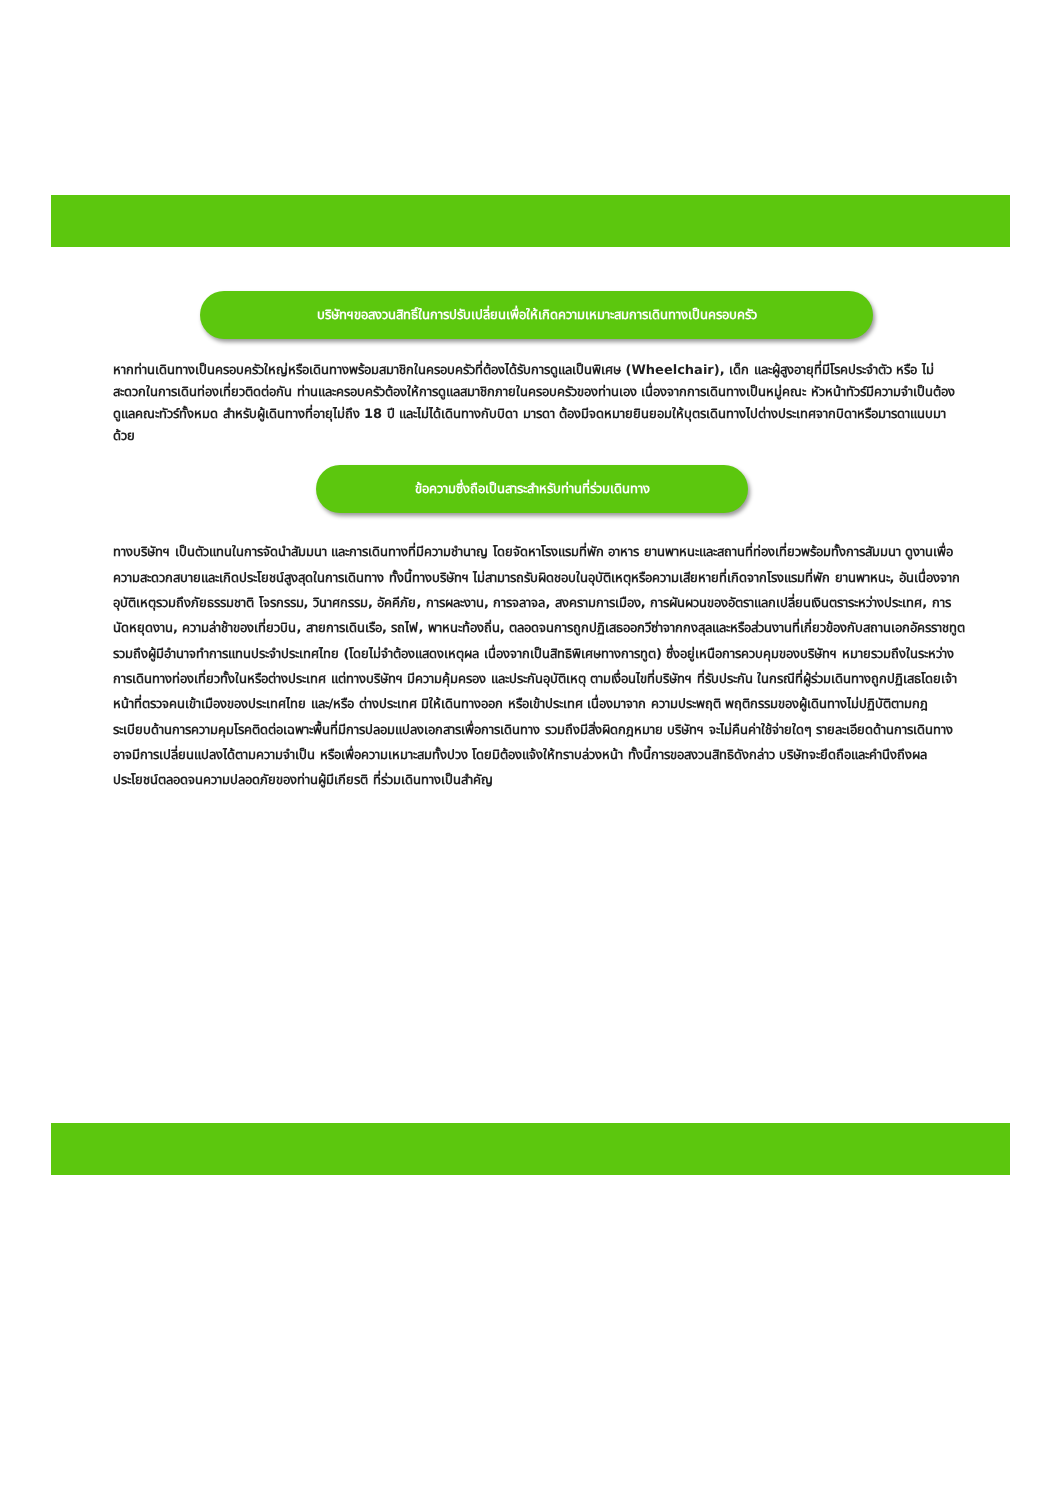บริษัทฯขอสงวนสิทธิ์ในการปรับเปลี่ยนเพื่อให้เกิดความเหมาะสมการเดินทางเป็นครอบครัว
หากท่านเดินทางเป็นครอบครัวใหญ่หรือเดินทางพร้อมสมาชิกในครอบครัวที่ต้องได้รับการดูแลเป็นพิเศษ (Wheelchair), เด็ก และผู้สูงอายุที่มีโรคประจำตัว หรือ ไม่สะดวกในการเดินท่องเที่ยวติดต่อกัน ท่านและครอบครัวต้องให้การดูแลสมาชิกภายในครอบครัวของท่านเอง เนื่องจากการเดินทางเป็นหมู่คณะ หัวหน้าทัวร์มีความจำเป็นต้องดูแลคณะทัวร์ทั้งหมด สำหรับผู้เดินทางที่อายุไม่ถึง 18 ปี และไม่ได้เดินทางกับบิดา มารดา ต้องมีจดหมายยินยอมให้บุตรเดินทางไปต่างประเทศจากบิดาหรือมารดาแนบมาด้วย
ข้อความซึ่งถือเป็นสาระสำหรับท่านที่ร่วมเดินทาง
ทางบริษัทฯ เป็นตัวแทนในการจัดนำสัมมนา และการเดินทางที่มีความชำนาญ โดยจัดหาโรงแรมที่พัก อาหาร ยานพาหนะและสถานที่ท่องเที่ยวพร้อมทั้งการสัมมนา ดูงานเพื่อความสะดวกสบายและเกิดประโยชน์สูงสุดในการเดินทาง ทั้งนี้ทางบริษัทฯ ไม่สามารถรับผิดชอบในอุบัติเหตุหรือความเสียหายที่เกิดจากโรงแรมที่พัก ยานพาหนะ, อันเนื่องจากอุบัติเหตุรวมถึงภัยธรรมชาติ โจรกรรม, วินาศกรรม, อัคคีภัย, การผละงาน, การจลาจล, สงครามการเมือง, การผันผวนของอัตราแลกเปลี่ยนเงินตราระหว่างประเทศ, การนัดหยุดงาน, ความล่าช้าของเที่ยวบิน, สายการเดินเรือ, รถไฟ, พาหนะท้องถิ่น, ตลอดจนการถูกปฏิเสธออกวีซ่าจากกงสุลและหรือส่วนงานที่เกี่ยวข้องกับสถานเอกอัครราชทูต รวมถึงผู้มีอำนาจทำการแทนประจำประเทศไทย (โดยไม่จำต้องแสดงเหตุผล เนื่องจากเป็นสิทธิพิเศษทางการทูต) ซึ่งอยู่เหนือการควบคุมของบริษัทฯ หมายรวมถึงในระหว่างการเดินทางท่องเที่ยวทั้งในหรือต่างประเทศ แต่ทางบริษัทฯ มีความคุ้มครอง และประกันอุบัติเหตุ ตามเงื่อนไขที่บริษัทฯ ที่รับประกัน ในกรณีที่ผู้ร่วมเดินทางถูกปฏิเสธโดยเจ้าหน้าที่ตรวจคนเข้าเมืองของประเทศไทย และ/หรือ ต่างประเทศ มิให้เดินทางออก หรือเข้าประเทศ เนื่องมาจาก ความประพฤติ พฤติกรรมของผู้เดินทางไม่ปฏิบัติตามกฎระเบียบด้านการความคุมโรคติดต่อเฉพาะพื้นที่มีการปลอมแปลงเอกสารเพื่อการเดินทาง รวมถึงมีสิ่งผิดกฎหมาย บริษัทฯ จะไม่คืนค่าใช้จ่ายใดๆ รายละเอียดด้านการเดินทาง อาจมีการเปลี่ยนแปลงได้ตามความจำเป็น หรือเพื่อความเหมาะสมทั้งปวง โดยมิต้องแจ้งให้ทราบล่วงหน้า ทั้งนี้การขอสงวนสิทธิดังกล่าว บริษัทจะยึดถือและคำนึงถึงผลประโยชน์ตลอดจนความปลอดภัยของท่านผู้มีเกียรติ ที่ร่วมเดินทางเป็นสำคัญ